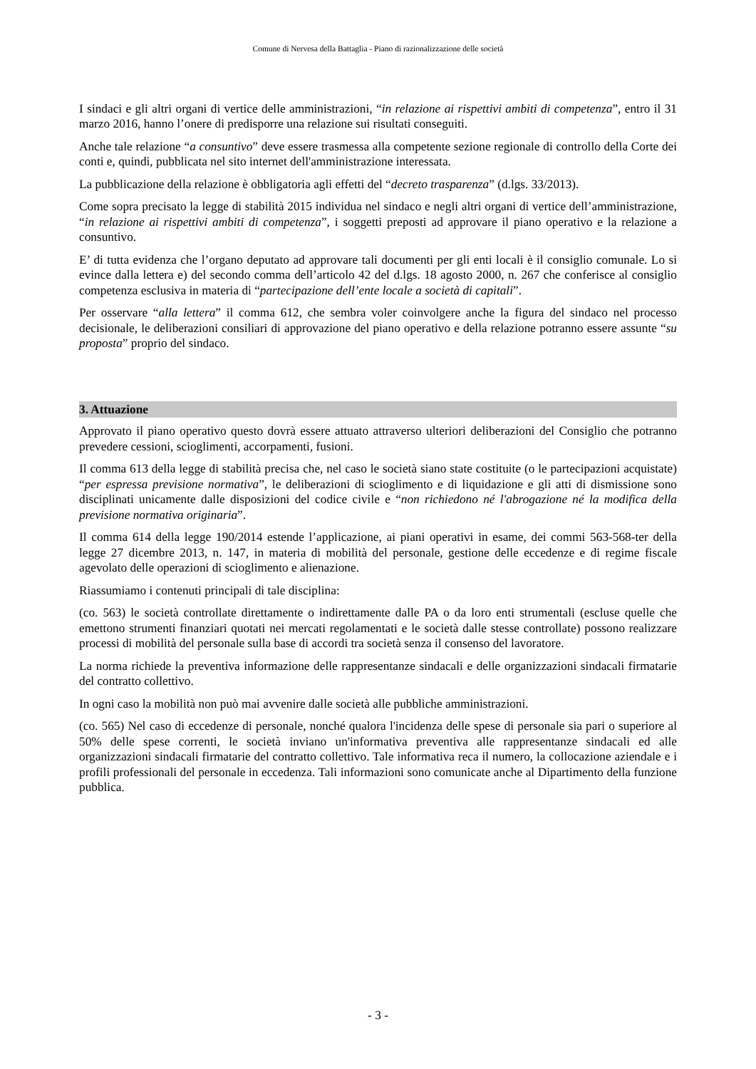Comune di Nervesa della Battaglia - Piano di razionalizzazione delle società
I sindaci e gli altri organi di vertice delle amministrazioni, “in relazione ai rispettivi ambiti di competenza”, entro il 31 marzo 2016, hanno l’onere di predisporre una relazione sui risultati conseguiti.
Anche tale relazione “a consuntivo” deve essere trasmessa alla competente sezione regionale di controllo della Corte dei conti e, quindi, pubblicata nel sito internet dell'amministrazione interessata.
La pubblicazione della relazione è obbligatoria agli effetti del “decreto trasparenza” (d.lgs. 33/2013).
Come sopra precisato la legge di stabilità 2015 individua nel sindaco e negli altri organi di vertice dell’amministrazione, “in relazione ai rispettivi ambiti di competenza”, i soggetti preposti ad approvare il piano operativo e la relazione a consuntivo.
E’ di tutta evidenza che l’organo deputato ad approvare tali documenti per gli enti locali è il consiglio comunale. Lo si evince dalla lettera e) del secondo comma dell’articolo 42 del d.lgs. 18 agosto 2000, n. 267 che conferisce al consiglio competenza esclusiva in materia di “partecipazione dell’ente locale a società di capitali”.
Per osservare “alla lettera” il comma 612, che sembra voler coinvolgere anche la figura del sindaco nel processo decisionale, le deliberazioni consiliari di approvazione del piano operativo e della relazione potranno essere assunte “su proposta” proprio del sindaco.
3. Attuazione
Approvato il piano operativo questo dovrà essere attuato attraverso ulteriori deliberazioni del Consiglio che potranno prevedere cessioni, scioglimenti, accorpamenti, fusioni.
Il comma 613 della legge di stabilità precisa che, nel caso le società siano state costituite (o le partecipazioni acquistate) “per espressa previsione normativa”, le deliberazioni di scioglimento e di liquidazione e gli atti di dismissione sono disciplinati unicamente dalle disposizioni del codice civile e “non richiedono né l'abrogazione né la modifica della previsione normativa originaria”.
Il comma 614 della legge 190/2014 estende l’applicazione, ai piani operativi in esame, dei commi 563-568-ter della legge 27 dicembre 2013, n. 147, in materia di mobilità del personale, gestione delle eccedenze e di regime fiscale agevolato delle operazioni di scioglimento e alienazione.
Riassumiamo i contenuti principali di tale disciplina:
(co. 563) le società controllate direttamente o indirettamente dalle PA o da loro enti strumentali (escluse quelle che emettono strumenti finanziari quotati nei mercati regolamentati e le società dalle stesse controllate) possono realizzare processi di mobilità del personale sulla base di accordi tra società senza il consenso del lavoratore.
La norma richiede la preventiva informazione delle rappresentanze sindacali e delle organizzazioni sindacali firmatarie del contratto collettivo.
In ogni caso la mobilità non può mai avvenire dalle società alle pubbliche amministrazioni.
(co. 565) Nel caso di eccedenze di personale, nonché qualora l'incidenza delle spese di personale sia pari o superiore al 50% delle spese correnti, le società inviano un'informativa preventiva alle rappresentanze sindacali ed alle organizzazioni sindacali firmatarie del contratto collettivo. Tale informativa reca il numero, la collocazione aziendale e i profili professionali del personale in eccedenza. Tali informazioni sono comunicate anche al Dipartimento della funzione pubblica.
- 3 -